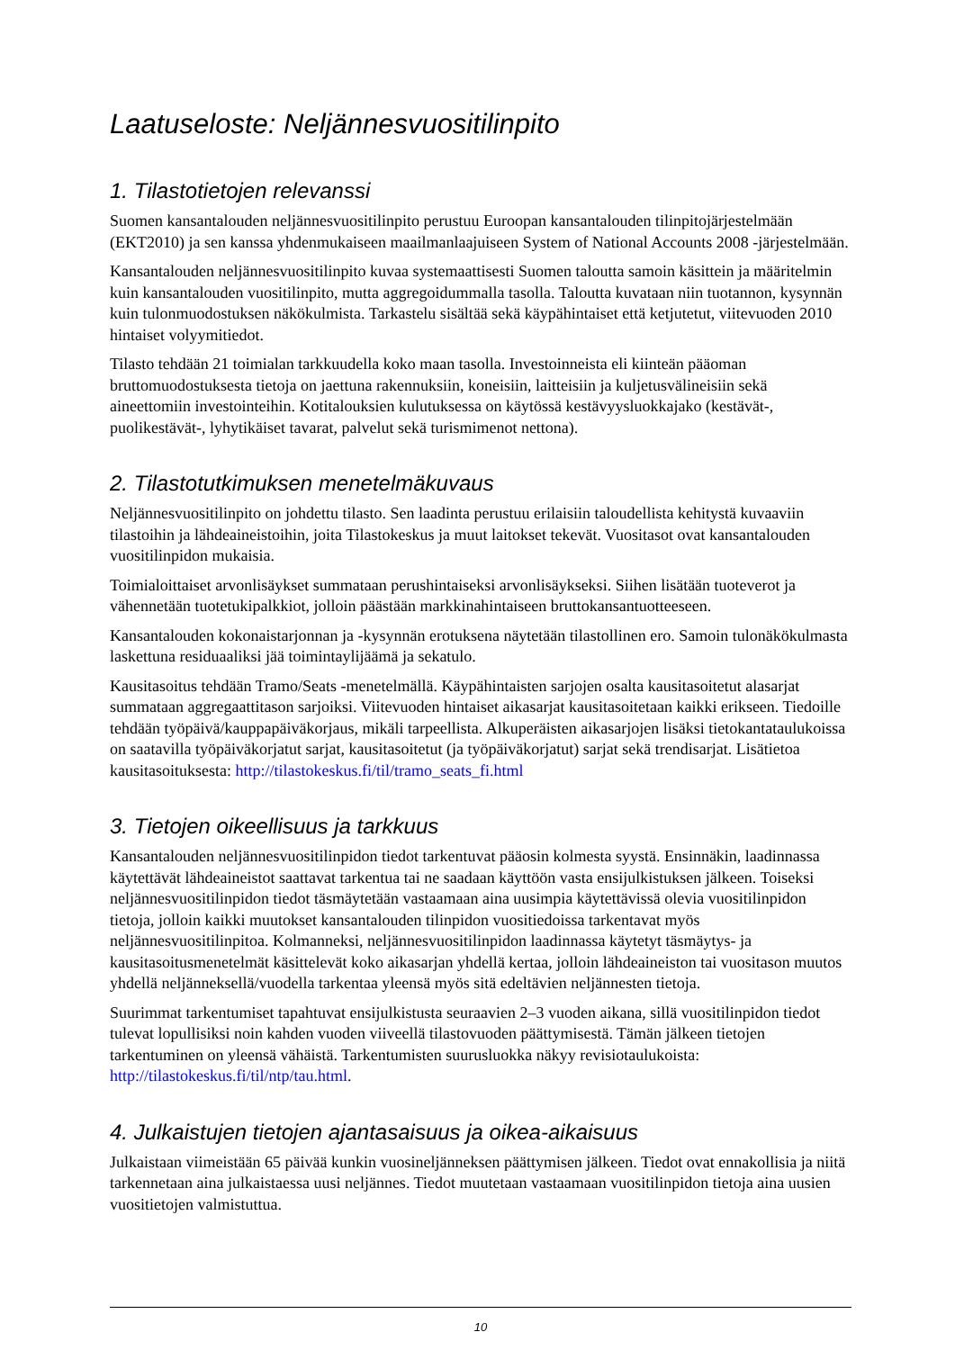Laatuseloste: Neljännesvuositilinpito
1. Tilastotietojen relevanssi
Suomen kansantalouden neljännesvuositilinpito perustuu Euroopan kansantalouden tilinpitojärjestelmään (EKT2010) ja sen kanssa yhdenmukaiseen maailmanlaajuiseen System of National Accounts 2008 -järjestelmään.
Kansantalouden neljännesvuositilinpito kuvaa systemaattisesti Suomen taloutta samoin käsittein ja määritelmin kuin kansantalouden vuositilinpito, mutta aggregoidummalla tasolla. Taloutta kuvataan niin tuotannon, kysynnän kuin tulonmuodostuksen näkökulmista. Tarkastelu sisältää sekä käypähintaiset että ketjutetut, viitevuoden 2010 hintaiset volyymitiedot.
Tilasto tehdään 21 toimialan tarkkuudella koko maan tasolla. Investoinneista eli kiinteän pääoman bruttomuodostuksesta tietoja on jaettuna rakennuksiin, koneisiin, laitteisiin ja kuljetusvälineisiin sekä aineettomiin investointeihin. Kotitalouksien kulutuksessa on käytössä kestävyysluokkajako (kestävät-, puolikestävät-, lyhytikäiset tavarat, palvelut sekä turismimenot nettona).
2. Tilastotutkimuksen menetelmäkuvaus
Neljännesvuositilinpito on johdettu tilasto. Sen laadinta perustuu erilaisiin taloudellista kehitystä kuvaaviin tilastoihin ja lähdeaineistoihin, joita Tilastokeskus ja muut laitokset tekevät. Vuositasot ovat kansantalouden vuositilinpidon mukaisia.
Toimialoittaiset arvonlisäykset summataan perushintaiseksi arvonlisäykseksi. Siihen lisätään tuoteverot ja vähennetään tuotetukipalkkiot, jolloin päästään markkinahintaiseen bruttokansantuotteeseen.
Kansantalouden kokonaistarjonnan ja -kysynnän erotuksena näytetään tilastollinen ero. Samoin tulonäkökulmasta laskettuna residuaaliksi jää toimintaylijäämä ja sekatulo.
Kausitasoitus tehdään Tramo/Seats -menetelmällä. Käypähintaisten sarjojen osalta kausitasoitetut alasarjat summataan aggregaattitason sarjoiksi. Viitevuoden hintaiset aikasarjat kausitasoitetaan kaikki erikseen. Tiedoille tehdään työpäivä/kauppapäiväkorjaus, mikäli tarpeellista. Alkuperäisten aikasarjojen lisäksi tietokantataulukoissa on saatavilla työpäiväkorjatut sarjat, kausitasoitetut (ja työpäiväkorjatut) sarjat sekä trendisarjat. Lisätietoa kausitasoituksesta: http://tilastokeskus.fi/til/tramo_seats_fi.html
3. Tietojen oikeellisuus ja tarkkuus
Kansantalouden neljännesvuositilinpidon tiedot tarkentuvat pääosin kolmesta syystä. Ensinnäkin, laadinnassa käytettävät lähdeaineistot saattavat tarkentua tai ne saadaan käyttöön vasta ensijulkistuksen jälkeen. Toiseksi neljännesvuositilinpidon tiedot täsmäytetään vastaamaan aina uusimpia käytettävissä olevia vuositilinpidon tietoja, jolloin kaikki muutokset kansantalouden tilinpidon vuositiedoissa tarkentavat myös neljännesvuositilinpitoa. Kolmanneksi, neljännesvuositilinpidon laadinnassa käytetyt täsmäytys- ja kausitasoitusmenetelmät käsittelevät koko aikasarjan yhdellä kertaa, jolloin lähdeaineiston tai vuositason muutos yhdellä neljänneksellä/vuodella tarkentaa yleensä myös sitä edeltävien neljännesten tietoja.
Suurimmat tarkentumiset tapahtuvat ensijulkistusta seuraavien 2–3 vuoden aikana, sillä vuositilinpidon tiedot tulevat lopullisiksi noin kahden vuoden viiveellä tilastovuoden päättymisestä. Tämän jälkeen tietojen tarkentuminen on yleensä vähäistä. Tarkentumisten suurusluokka näkyy revisiotaulukoista: http://tilastokeskus.fi/til/ntp/tau.html.
4. Julkaistujen tietojen ajantasaisuus ja oikea-aikaisuus
Julkaistaan viimeistään 65 päivää kunkin vuosineljänneksen päättymisen jälkeen. Tiedot ovat ennakollisia ja niitä tarkennetaan aina julkaistaessa uusi neljännes. Tiedot muutetaan vastaamaan vuositilinpidon tietoja aina uusien vuositietojen valmistuttua.
10